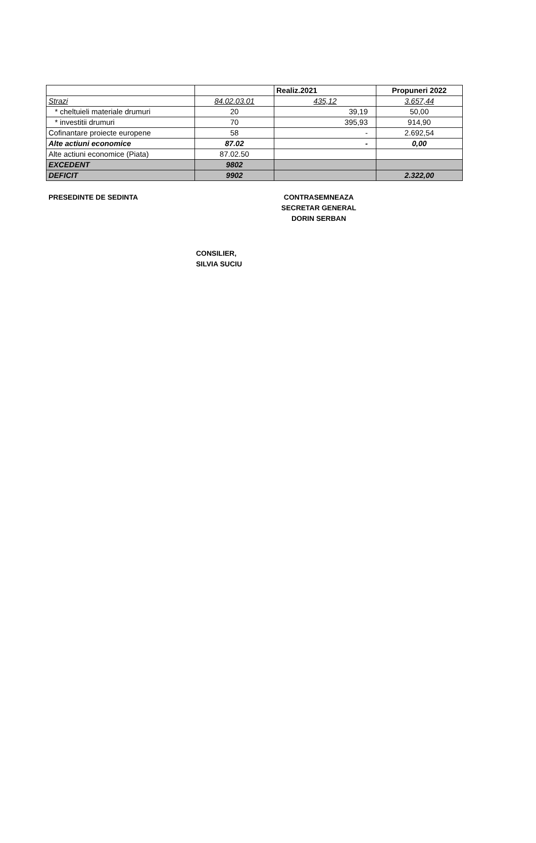| | | Realiz.2021 | Propuneri 2022 |
| Strazi | 84.02.03.01 | 435,12 | 3.657,44 |
| * cheltuieli materiale drumuri | 20 | 39,19 | 50,00 |
| * investitii drumuri | 70 | 395,93 | 914,90 |
| Cofinantare proiecte europene | 58 | - | 2.692,54 |
| Alte actiuni economice | 87.02 | - | 0,00 |
| Alte actiuni economice (Piata) | 87.02.50 | | |
| EXCEDENT | 9802 | | |
| DEFICIT | 9902 | | 2.322,00 |
PRESEDINTE DE SEDINTA CONTRASEMNEAZA
SECRETAR GENERAL
DORIN SERBAN
CONSILIER,
SILVIA SUCIU